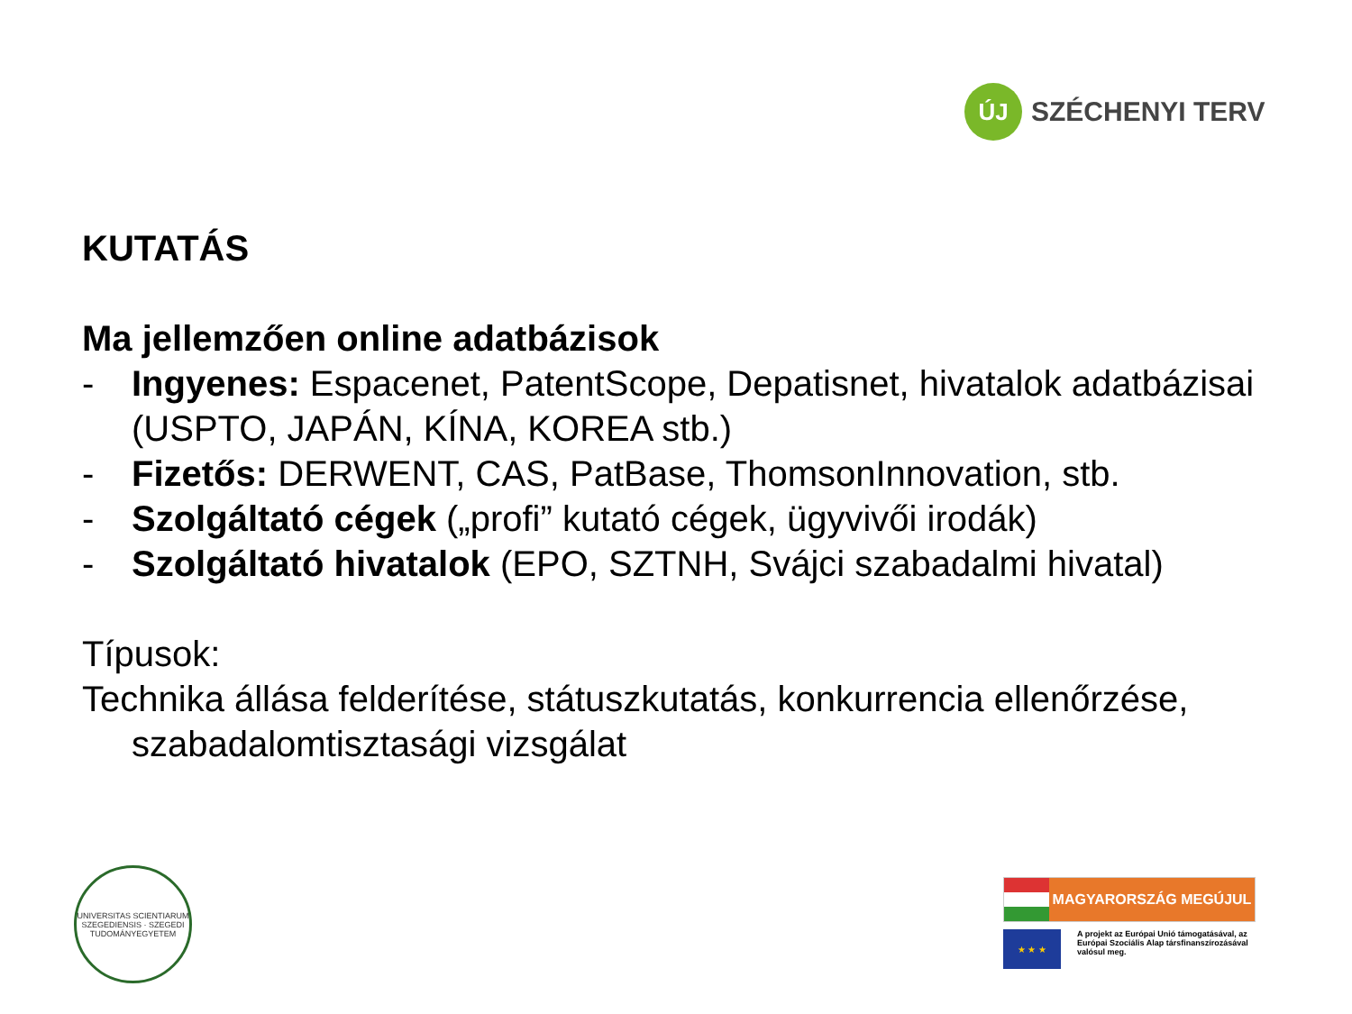ÚJ
SZÉCHENYI TERV
KUTATÁS
Ma jellemzően online adatbázisok
- Ingyenes: Espacenet, PatentScope, Depatisnet, hivatalok adatbázisai (USPTO, JAPÁN, KÍNA, KOREA stb.)
- Fizetős: DERWENT, CAS, PatBase, ThomsonInnovation, stb.
- Szolgáltató cégek („profi” kutató cégek, ügyvivői irodák)
- Szolgáltató hivatalok (EPO, SZTNH, Svájci szabadalmi hivatal)
Típusok:
Technika állása felderítése, státuszkutatás, konkurrencia ellenőrzése, szabadalomtisztasági vizsgálat
UNIVERSITAS SCIENTIARUM SZEGEDIENSIS · SZEGEDI TUDOMÁNYEGYETEM
MAGYARORSZÁG MEGÚJUL
★ ★ ★
A projekt az Európai Unió támogatásával, az Európai Szociális Alap társfinanszírozásával valósul meg.